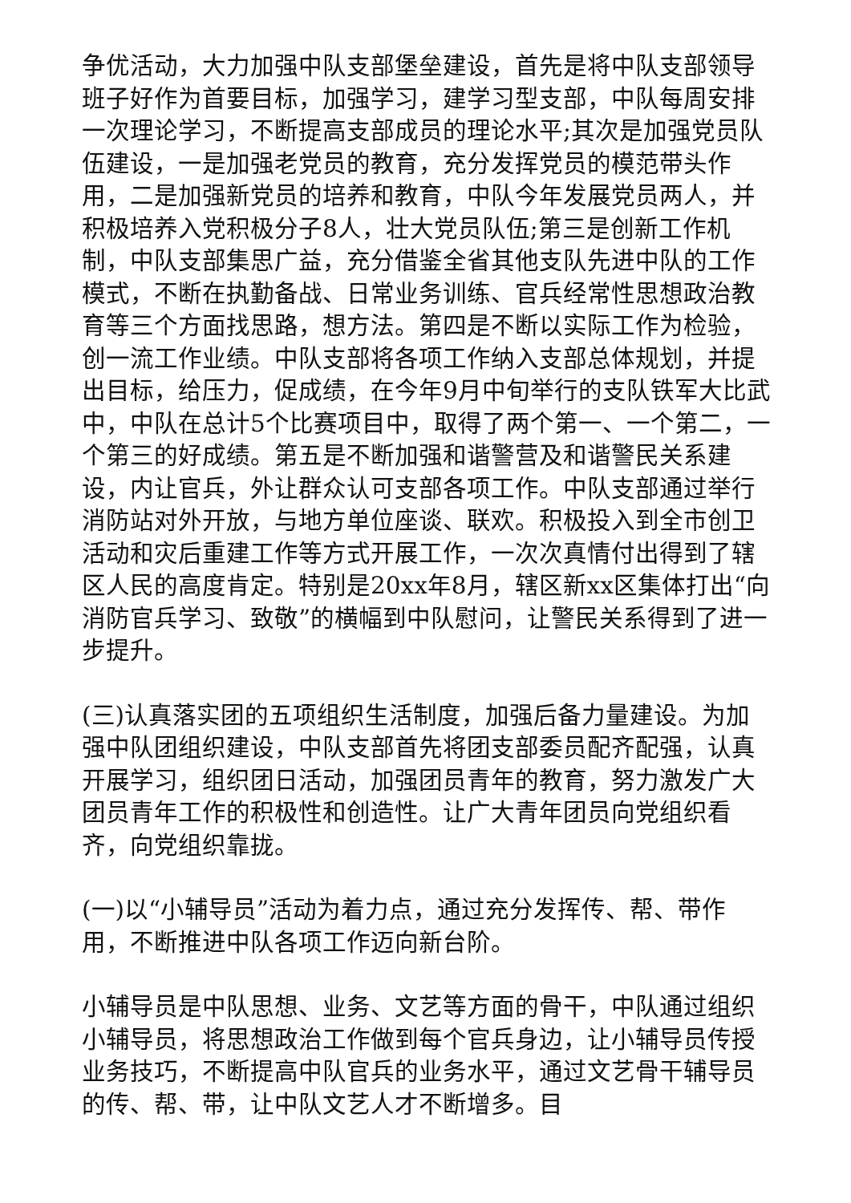争优活动，大力加强中队支部堡垒建设，首先是将中队支部领导班子好作为首要目标，加强学习，建学习型支部，中队每周安排一次理论学习，不断提高支部成员的理论水平;其次是加强党员队伍建设，一是加强老党员的教育，充分发挥党员的模范带头作用，二是加强新党员的培养和教育，中队今年发展党员两人，并积极培养入党积极分子8人，壮大党员队伍;第三是创新工作机制，中队支部集思广益，充分借鉴全省其他支队先进中队的工作模式，不断在执勤备战、日常业务训练、官兵经常性思想政治教育等三个方面找思路，想方法。第四是不断以实际工作为检验，创一流工作业绩。中队支部将各项工作纳入支部总体规划，并提出目标，给压力，促成绩，在今年9月中旬举行的支队铁军大比武中，中队在总计5个比赛项目中，取得了两个第一、一个第二，一个第三的好成绩。第五是不断加强和谐警营及和谐警民关系建设，内让官兵，外让群众认可支部各项工作。中队支部通过举行消防站对外开放，与地方单位座谈、联欢。积极投入到全市创卫活动和灾后重建工作等方式开展工作，一次次真情付出得到了辖区人民的高度肯定。特别是20xx年8月，辖区新xx区集体打出“向消防官兵学习、致敬”的横幅到中队慰问，让警民关系得到了进一步提升。
(三)认真落实团的五项组织生活制度，加强后备力量建设。为加强中队团组织建设，中队支部首先将团支部委员配齐配强，认真开展学习，组织团日活动，加强团员青年的教育，努力激发广大团员青年工作的积极性和创造性。让广大青年团员向党组织看齐，向党组织靠拢。
(一)以“小辅导员”活动为着力点，通过充分发挥传、帮、带作用，不断推进中队各项工作迈向新台阶。
小辅导员是中队思想、业务、文艺等方面的骨干，中队通过组织小辅导员，将思想政治工作做到每个官兵身边，让小辅导员传授业务技巧，不断提高中队官兵的业务水平，通过文艺骨干辅导员的传、帮、带，让中队文艺人才不断增多。目